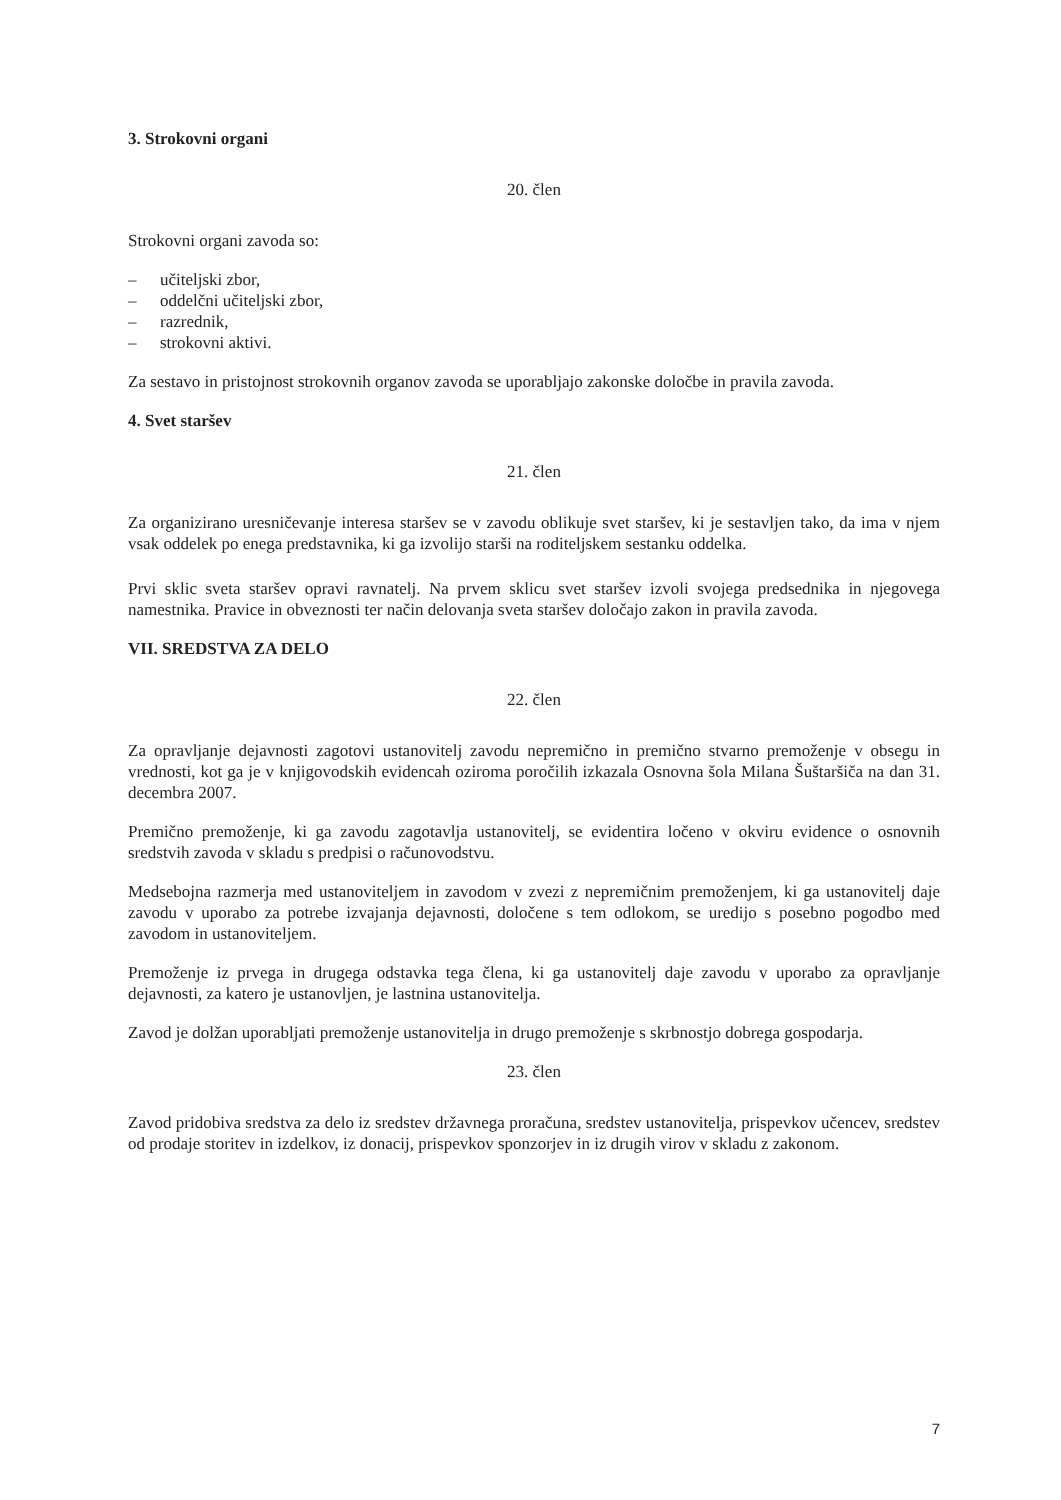3. Strokovni organi
20. člen
Strokovni organi zavoda so:
– učiteljski zbor,
– oddelčni učiteljski zbor,
– razrednik,
– strokovni aktivi.
Za sestavo in pristojnost strokovnih organov zavoda se uporabljajo zakonske določbe in pravila zavoda.
4. Svet staršev
21. člen
Za organizirano uresničevanje interesa staršev se v zavodu oblikuje svet staršev, ki je sestavljen tako, da ima v njem vsak oddelek po enega predstavnika, ki ga izvolijo starši na roditeljskem sestanku oddelka.
Prvi sklic sveta staršev opravi ravnatelj. Na prvem sklicu svet staršev izvoli svojega predsednika in njegovega namestnika. Pravice in obveznosti ter način delovanja sveta staršev določajo zakon in pravila zavoda.
VII. SREDSTVA ZA DELO
22. člen
Za opravljanje dejavnosti zagotovi ustanovitelj zavodu nepremično in premično stvarno premoženje v obsegu in vrednosti, kot ga je v knjigovodskih evidencah oziroma poročilih izkazala Osnovna šola Milana Šuštaršiča na dan 31. decembra 2007.
Premično premoženje, ki ga zavodu zagotavlja ustanovitelj, se evidentira ločeno v okviru evidence o osnovnih sredstvih zavoda v skladu s predpisi o računovodstvu.
Medsebojna razmerja med ustanoviteljem in zavodom v zvezi z nepremičnim premoženjem, ki ga ustanovitelj daje zavodu v uporabo za potrebe izvajanja dejavnosti, določene s tem odlokom, se uredijo s posebno pogodbo med zavodom in ustanoviteljem.
Premoženje iz prvega in drugega odstavka tega člena, ki ga ustanovitelj daje zavodu v uporabo za opravljanje dejavnosti, za katero je ustanovljen, je lastnina ustanovitelja.
Zavod je dolžan uporabljati premoženje ustanovitelja in drugo premoženje s skrbnostjo dobrega gospodarja.
23. člen
Zavod pridobiva sredstva za delo iz sredstev državnega proračuna, sredstev ustanovitelja, prispevkov učencev, sredstev od prodaje storitev in izdelkov, iz donacij, prispevkov sponzorjev in iz drugih virov v skladu z zakonom.
7